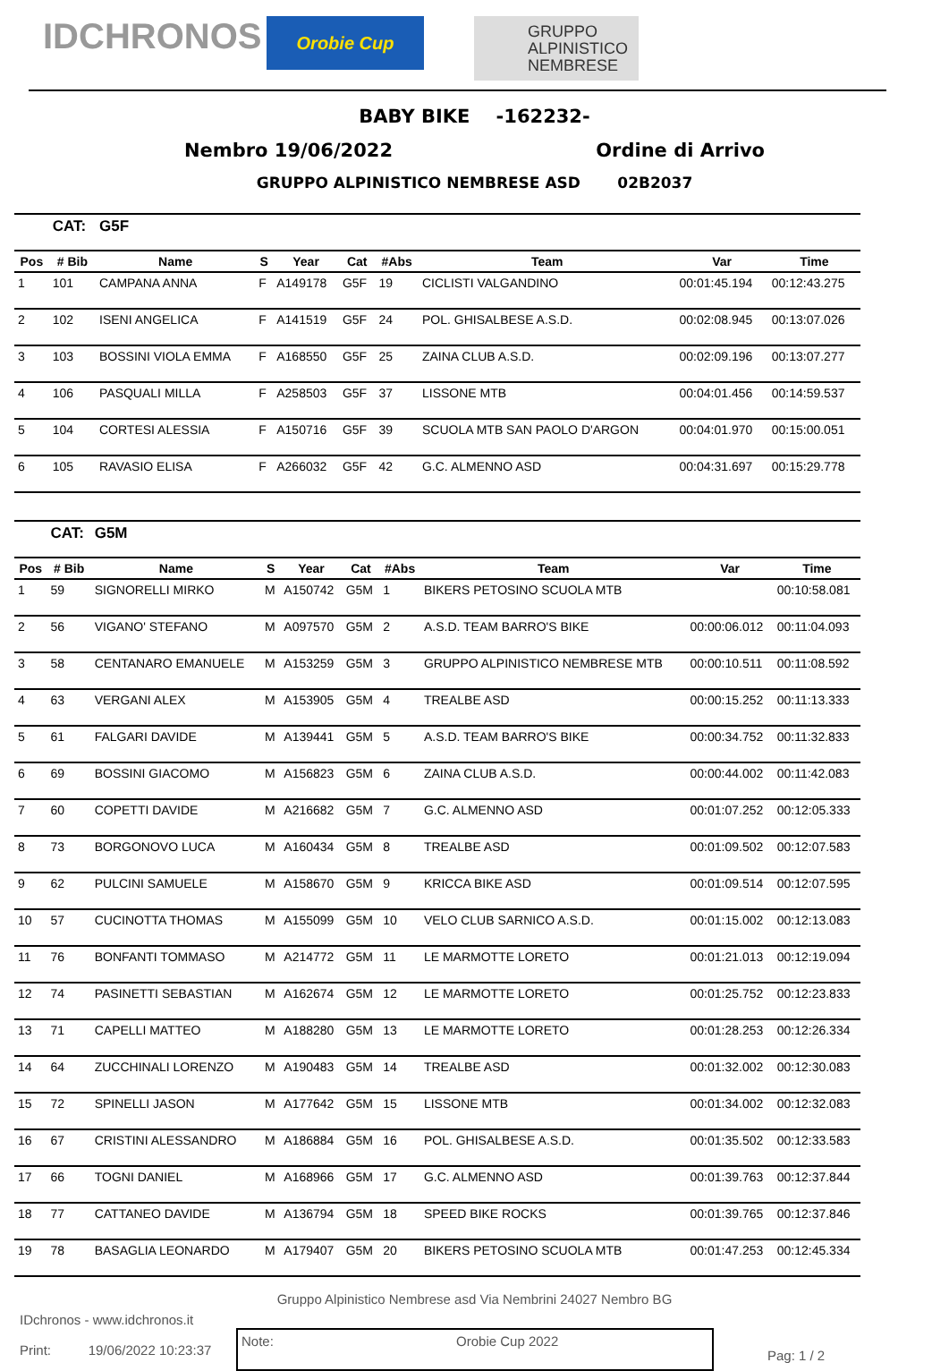IDCHRONOS
Orobie Cup
GRUPPO
ALPINISTICO
NEMBRESE
BABY BIKE -162232-
Nembro 19/06/2022 Ordine di Arrivo
GRUPPO ALPINISTICO NEMBRESE ASD 02B2037
| | CAT: | G5F | | | | | | | |
| Pos | # Bib | Name | S | Year | Cat | #Abs | Team | Var | Time |
| 1 | 101 | CAMPANA ANNA | F | A149178 | G5F | 19 | CICLISTI VALGANDINO | 00:01:45.194 | 00:12:43.275 |
| 2 | 102 | ISENI ANGELICA | F | A141519 | G5F | 24 | POL. GHISALBESE A.S.D. | 00:02:08.945 | 00:13:07.026 |
| 3 | 103 | BOSSINI VIOLA EMMA | F | A168550 | G5F | 25 | ZAINA CLUB A.S.D. | 00:02:09.196 | 00:13:07.277 |
| 4 | 106 | PASQUALI MILLA | F | A258503 | G5F | 37 | LISSONE MTB | 00:04:01.456 | 00:14:59.537 |
| 5 | 104 | CORTESI ALESSIA | F | A150716 | G5F | 39 | SCUOLA MTB SAN PAOLO D'ARGON | 00:04:01.970 | 00:15:00.051 |
| 6 | 105 | RAVASIO ELISA | F | A266032 | G5F | 42 | G.C. ALMENNO ASD | 00:04:31.697 | 00:15:29.778 |
| | CAT: | G5M | | | | | | | |
| Pos | # Bib | Name | S | Year | Cat | #Abs | Team | Var | Time |
| 1 | 59 | SIGNORELLI MIRKO | M | A150742 | G5M | 1 | BIKERS PETOSINO SCUOLA MTB | | 00:10:58.081 |
| 2 | 56 | VIGANO' STEFANO | M | A097570 | G5M | 2 | A.S.D. TEAM BARRO'S BIKE | 00:00:06.012 | 00:11:04.093 |
| 3 | 58 | CENTANARO EMANUELE | M | A153259 | G5M | 3 | GRUPPO ALPINISTICO NEMBRESE MTB | 00:00:10.511 | 00:11:08.592 |
| 4 | 63 | VERGANI ALEX | M | A153905 | G5M | 4 | TREALBE ASD | 00:00:15.252 | 00:11:13.333 |
| 5 | 61 | FALGARI DAVIDE | M | A139441 | G5M | 5 | A.S.D. TEAM BARRO'S BIKE | 00:00:34.752 | 00:11:32.833 |
| 6 | 69 | BOSSINI GIACOMO | M | A156823 | G5M | 6 | ZAINA CLUB A.S.D. | 00:00:44.002 | 00:11:42.083 |
| 7 | 60 | COPETTI DAVIDE | M | A216682 | G5M | 7 | G.C. ALMENNO ASD | 00:01:07.252 | 00:12:05.333 |
| 8 | 73 | BORGONOVO LUCA | M | A160434 | G5M | 8 | TREALBE ASD | 00:01:09.502 | 00:12:07.583 |
| 9 | 62 | PULCINI SAMUELE | M | A158670 | G5M | 9 | KRICCA BIKE ASD | 00:01:09.514 | 00:12:07.595 |
| 10 | 57 | CUCINOTTA THOMAS | M | A155099 | G5M | 10 | VELO CLUB SARNICO A.S.D. | 00:01:15.002 | 00:12:13.083 |
| 11 | 76 | BONFANTI TOMMASO | M | A214772 | G5M | 11 | LE MARMOTTE LORETO | 00:01:21.013 | 00:12:19.094 |
| 12 | 74 | PASINETTI SEBASTIAN | M | A162674 | G5M | 12 | LE MARMOTTE LORETO | 00:01:25.752 | 00:12:23.833 |
| 13 | 71 | CAPELLI MATTEO | M | A188280 | G5M | 13 | LE MARMOTTE LORETO | 00:01:28.253 | 00:12:26.334 |
| 14 | 64 | ZUCCHINALI LORENZO | M | A190483 | G5M | 14 | TREALBE ASD | 00:01:32.002 | 00:12:30.083 |
| 15 | 72 | SPINELLI JASON | M | A177642 | G5M | 15 | LISSONE MTB | 00:01:34.002 | 00:12:32.083 |
| 16 | 67 | CRISTINI ALESSANDRO | M | A186884 | G5M | 16 | POL. GHISALBESE A.S.D. | 00:01:35.502 | 00:12:33.583 |
| 17 | 66 | TOGNI DANIEL | M | A168966 | G5M | 17 | G.C. ALMENNO ASD | 00:01:39.763 | 00:12:37.844 |
| 18 | 77 | CATTANEO DAVIDE | M | A136794 | G5M | 18 | SPEED BIKE ROCKS | 00:01:39.765 | 00:12:37.846 |
| 19 | 78 | BASAGLIA LEONARDO | M | A179407 | G5M | 20 | BIKERS PETOSINO SCUOLA MTB | 00:01:47.253 | 00:12:45.334 |
Gruppo Alpinistico Nembrese asd Via Nembrini 24027 Nembro BG
IDchronos - www.idchronos.it
Print: 19/06/2022 10:23:37
Note: Orobie Cup 2022
Pag: 1 / 2